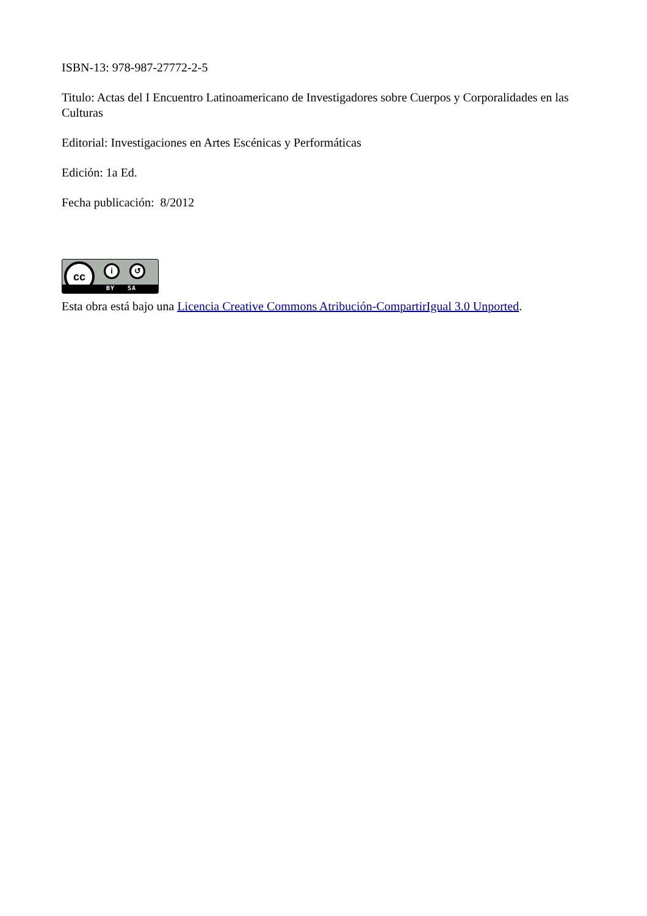ISBN-13: 978-987-27772-2-5
Titulo: Actas del I Encuentro Latinoamericano de Investigadores sobre Cuerpos y Corporalidades en las Culturas
Editorial: Investigaciones en Artes Escénicas y Performáticas
Edición: 1a Ed.
Fecha publicación: 8/2012
cc i ↺
BY SA
Esta obra está bajo una Licencia Creative Commons Atribución-CompartirIgual 3.0 Unported.